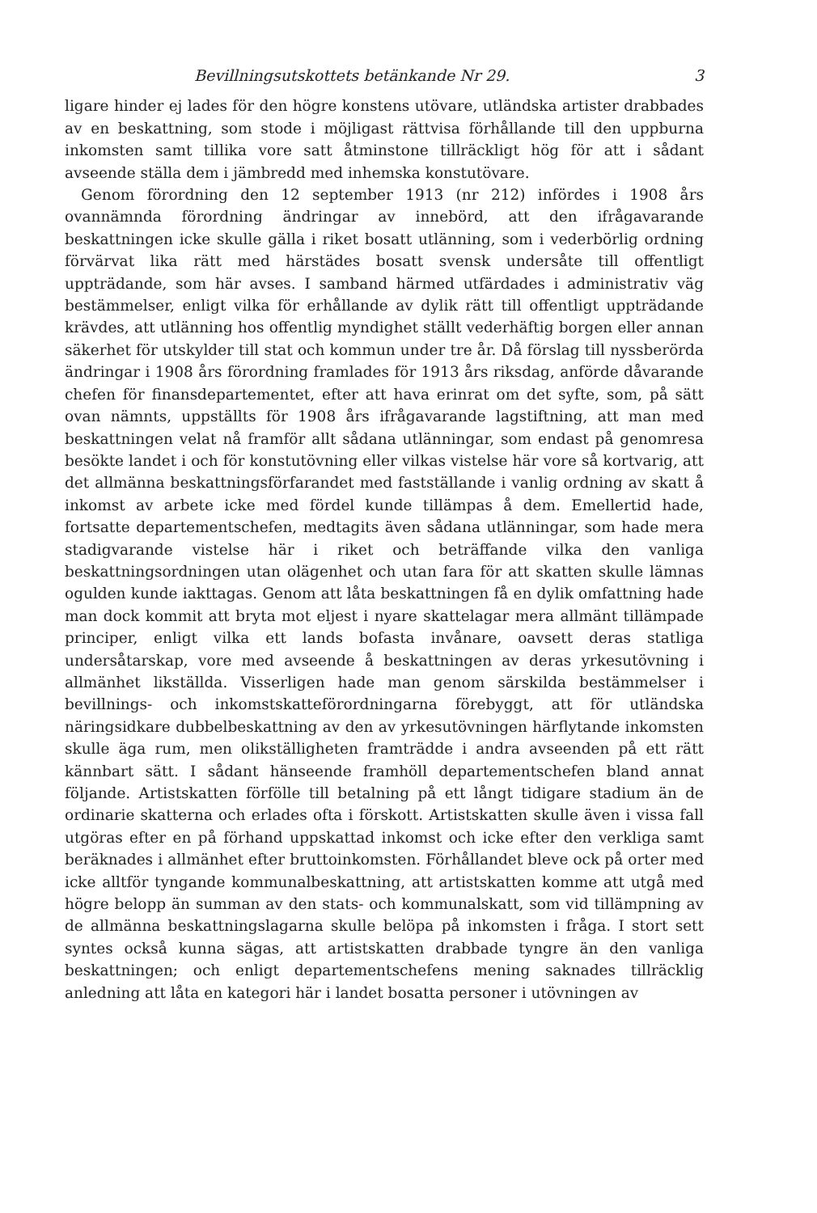Bevillningsutskottets betänkande Nr 29. 3
ligare hinder ej lades för den högre konstens utövare, utländska artister drabbades av en beskattning, som stode i möjligast rättvisa förhållande till den uppburna inkomsten samt tillika vore satt åtminstone tillräckligt hög för att i sådant avseende ställa dem i jämbredd med inhemska konstutövare.
Genom förordning den 12 september 1913 (nr 212) infördes i 1908 års ovannämnda förordning ändringar av innebörd, att den ifrågavarande beskattningen icke skulle gälla i riket bosatt utlänning, som i vederbörlig ordning förvärvat lika rätt med härstädes bosatt svensk undersåte till offentligt uppträdande, som här avses. I samband härmed utfärdades i administrativ väg bestämmelser, enligt vilka för erhållande av dylik rätt till offentligt uppträdande krävdes, att utlänning hos offentlig myndighet ställt vederhäftig borgen eller annan säkerhet för utskylder till stat och kommun under tre år. Då förslag till nyssberörda ändringar i 1908 års förordning framlades för 1913 års riksdag, anförde dåvarande chefen för finansdepartementet, efter att hava erinrat om det syfte, som, på sätt ovan nämnts, uppställts för 1908 års ifrågavarande lagstiftning, att man med beskattningen velat nå framför allt sådana utlänningar, som endast på genomresa besökte landet i och för konstutövning eller vilkas vistelse här vore så kortvarig, att det allmänna beskattningsförfarandet med fastställande i vanlig ordning av skatt å inkomst av arbete icke med fördel kunde tillämpas å dem. Emellertid hade, fortsatte departementschefen, medtagits även sådana utlänningar, som hade mera stadigvarande vistelse här i riket och beträffande vilka den vanliga beskattningsordningen utan olägenhet och utan fara för att skatten skulle lämnas ogulden kunde iakttagas. Genom att låta beskattningen få en dylik omfattning hade man dock kommit att bryta mot eljest i nyare skattelagar mera allmänt tillämpade principer, enligt vilka ett lands bofasta invånare, oavsett deras statliga undersåtarskap, vore med avseende å beskattningen av deras yrkesutövning i allmänhet likställda. Visserligen hade man genom särskilda bestämmelser i bevillnings- och inkomstskatteförordningarna förebyggt, att för utländska näringsidkare dubbelbeskattning av den av yrkesutövningen härflytande inkomsten skulle äga rum, men olikställigheten framträdde i andra avseenden på ett rätt kännbart sätt. I sådant hänseende framhöll departementschefen bland annat följande. Artistskatten förfölle till betalning på ett långt tidigare stadium än de ordinarie skatterna och erlades ofta i förskott. Artistskatten skulle även i vissa fall utgöras efter en på förhand uppskattad inkomst och icke efter den verkliga samt beräknades i allmänhet efter bruttoinkomsten. Förhållandet bleve ock på orter med icke alltför tyngande kommunalbeskattning, att artistskatten komme att utgå med högre belopp än summan av den stats- och kommunalskatt, som vid tillämpning av de allmänna beskattningslagarna skulle belöpa på inkomsten i fråga. I stort sett syntes också kunna sägas, att artistskatten drabbade tyngre än den vanliga beskattningen; och enligt departementschefens mening saknades tillräcklig anledning att låta en kategori här i landet bosatta personer i utövningen av